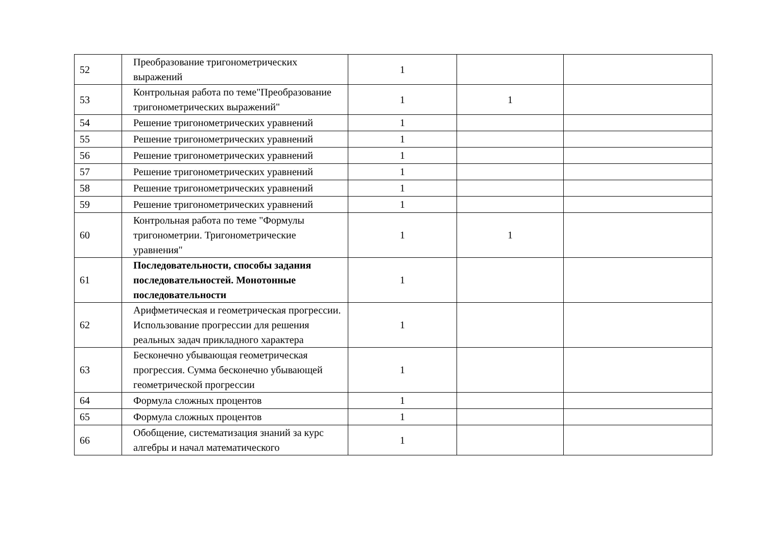| 52 | Преобразование тригонометрических выражений | 1 | | |
| 53 | Контрольная работа по теме"Преобразование тригонометрических выражений" | 1 | 1 | |
| 54 | Решение тригонометрических уравнений | 1 | | |
| 55 | Решение тригонометрических уравнений | 1 | | |
| 56 | Решение тригонометрических уравнений | 1 | | |
| 57 | Решение тригонометрических уравнений | 1 | | |
| 58 | Решение тригонометрических уравнений | 1 | | |
| 59 | Решение тригонометрических уравнений | 1 | | |
| 60 | Контрольная работа по теме "Формулы тригонометрии. Тригонометрические уравнения" | 1 | 1 | |
| 61 | Последовательности, способы задания последовательностей. Монотонные последовательности | 1 | | |
| 62 | Арифметическая и геометрическая прогрессии. Использование прогрессии для решения реальных задач прикладного характера | 1 | | |
| 63 | Бесконечно убывающая геометрическая прогрессия. Сумма бесконечно убывающей геометрической прогрессии | 1 | | |
| 64 | Формула сложных процентов | 1 | | |
| 65 | Формула сложных процентов | 1 | | |
| 66 | Обобщение, систематизация знаний за курс алгебры и начал математического | 1 | | |